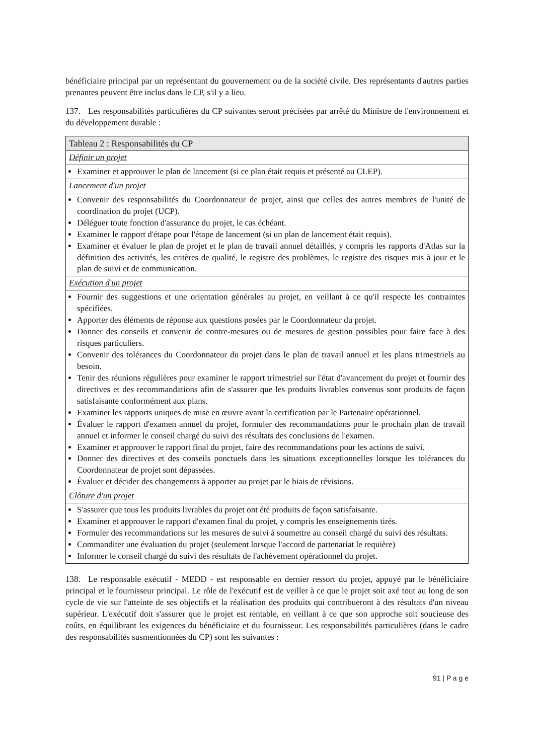bénéficiaire principal par un représentant du gouvernement ou de la société civile. Des représentants d'autres parties prenantes peuvent être inclus dans le CP, s'il y a lieu.
137. Les responsabilités particulières du CP suivantes seront précisées par arrêté du Ministre de l'environnement et du développement durable :
| Tableau 2 : Responsabilités du CP |
| --- |
| Définir un projet |
| Examiner et approuver le plan de lancement (si ce plan était requis et présenté au CLEP). |
| Lancement d'un projet |
| Convenir des responsabilités du Coordonnateur de projet, ainsi que celles des autres membres de l'unité de coordination du projet (UCP). Déléguer toute fonction d'assurance du projet, le cas échéant. Examiner le rapport d'étape pour l'étape de lancement (si un plan de lancement était requis). Examiner et évaluer le plan de projet et le plan de travail annuel détaillés, y compris les rapports d'Atlas sur la définition des activités, les critères de qualité, le registre des problèmes, le registre des risques mis à jour et le plan de suivi et de communication. |
| Exécution d'un projet |
| Fournir des suggestions et une orientation générales au projet, en veillant à ce qu'il respecte les contraintes spécifiées. Apporter des éléments de réponse aux questions posées par le Coordonnateur du projet. Donner des conseils et convenir de contre-mesures ou de mesures de gestion possibles pour faire face à des risques particuliers. Convenir des tolérances du Coordonnateur du projet dans le plan de travail annuel et les plans trimestriels au besoin. Tenir des réunions régulières pour examiner le rapport trimestriel sur l'état d'avancement du projet et fournir des directives et des recommandations afin de s'assurer que les produits livrables convenus sont produits de façon satisfaisante conformément aux plans. Examiner les rapports uniques de mise en œuvre avant la certification par le Partenaire opérationnel. Évaluer le rapport d'examen annuel du projet, formuler des recommandations pour le prochain plan de travail annuel et informer le conseil chargé du suivi des résultats des conclusions de l'examen. Examiner et approuver le rapport final du projet, faire des recommandations pour les actions de suivi. Donner des directives et des conseils ponctuels dans les situations exceptionnelles lorsque les tolérances du Coordonnateur de projet sont dépassées. Évaluer et décider des changements à apporter au projet par le biais de révisions. |
| Clôture d'un projet |
| S'assurer que tous les produits livrables du projet ont été produits de façon satisfaisante. Examiner et approuver le rapport d'examen final du projet, y compris les enseignements tirés. Formuler des recommandations sur les mesures de suivi à soumettre au conseil chargé du suivi des résultats. Commanditer une évaluation du projet (seulement lorsque l'accord de partenariat le requière) Informer le conseil chargé du suivi des résultats de l'achèvement opérationnel du projet. |
138. Le responsable exécutif - MEDD - est responsable en dernier ressort du projet, appuyé par le bénéficiaire principal et le fournisseur principal. Le rôle de l'exécutif est de veiller à ce que le projet soit axé tout au long de son cycle de vie sur l'atteinte de ses objectifs et la réalisation des produits qui contribueront à des résultats d'un niveau supérieur. L'exécutif doit s'assurer que le projet est rentable, en veillant à ce que son approche soit soucieuse des coûts, en équilibrant les exigences du bénéficiaire et du fournisseur. Les responsabilités particulières (dans le cadre des responsabilités susmentionnées du CP) sont les suivantes :
91 | P a g e